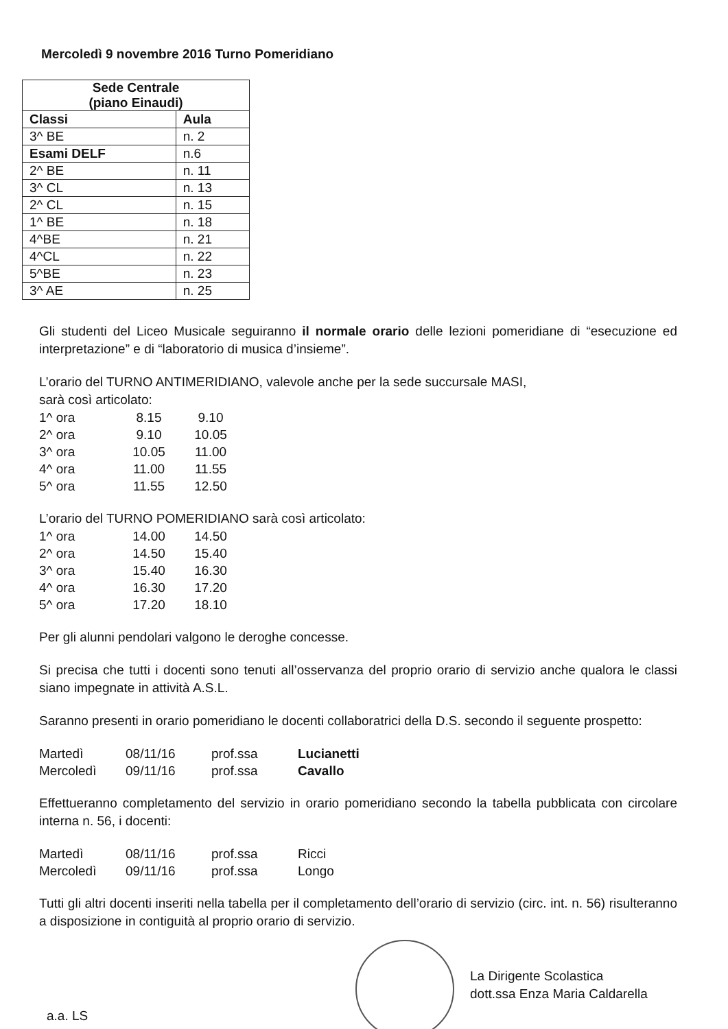Mercoledì 9 novembre 2016 Turno Pomeridiano
| Sede Centrale (piano Einaudi) | |
| --- | --- |
| Classi | Aula |
| 3^ BE | n. 2 |
| Esami DELF | n.6 |
| 2^ BE | n. 11 |
| 3^ CL | n. 13 |
| 2^ CL | n. 15 |
| 1^ BE | n. 18 |
| 4^BE | n. 21 |
| 4^CL | n. 22 |
| 5^BE | n. 23 |
| 3^ AE | n. 25 |
Gli studenti del Liceo Musicale seguiranno il normale orario delle lezioni pomeridiane di “esecuzione ed interpretazione” e di “laboratorio di musica d’insieme”.
L’orario del TURNO ANTIMERIDIANO, valevole anche per la sede succursale MASI,
sarà così articolato:
1^ ora 8.15 9.10
2^ ora 9.10 10.05
3^ ora 10.05 11.00
4^ ora 11.00 11.55
5^ ora 11.55 12.50
L’orario del TURNO POMERIDIANO sarà così articolato:
1^ ora 14.00 14.50
2^ ora 14.50 15.40
3^ ora 15.40 16.30
4^ ora 16.30 17.20
5^ ora 17.20 18.10
Per gli alunni pendolari valgono le deroghe concesse.
Si precisa che tutti i docenti sono tenuti all’osservanza del proprio orario di servizio anche qualora le classi siano impegnate in attività A.S.L.
Saranno presenti in orario pomeridiano le docenti collaboratrici della D.S. secondo il seguente prospetto:
Martedì 08/11/16 prof.ssa Lucianetti
Mercoledì 09/11/16 prof.ssa Cavallo
Effettueranno completamento del servizio in orario pomeridiano secondo la tabella pubblicata con circolare interna n. 56, i docenti:
Martedì 08/11/16 prof.ssa Ricci
Mercoledì 09/11/16 prof.ssa Longo
Tutti gli altri docenti inseriti nella tabella per il completamento dell’orario di servizio (circ. int. n. 56) risulteranno a disposizione in contiguità al proprio orario di servizio.
La Dirigente Scolastica
dott.ssa Enza Maria Caldarella
a.a. LS